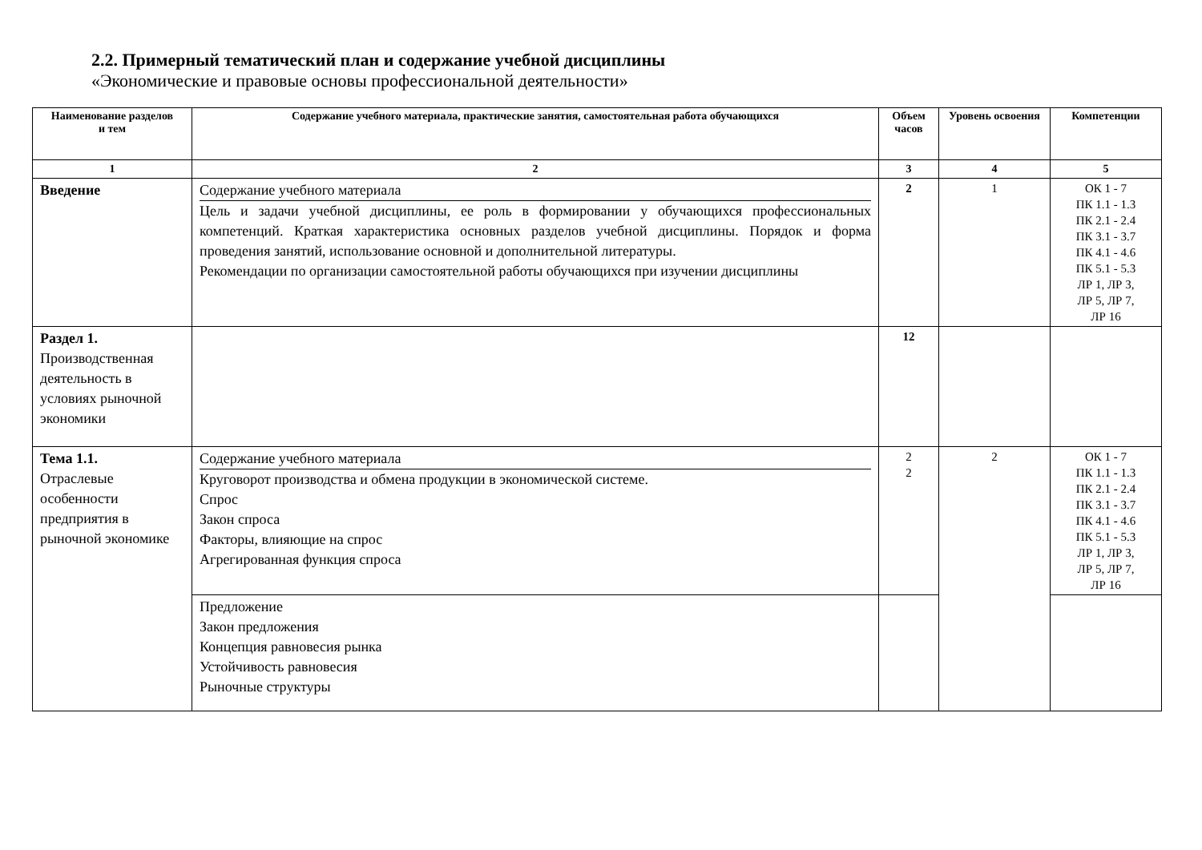2.2. Примерный тематический план и содержание учебной дисциплины
«Экономические и правовые основы профессиональной деятельности»
| Наименование разделов и тем | Содержание учебного материала, практические занятия, самостоятельная работа обучающихся | Объем часов | Уровень освоения | Компетенции |
| --- | --- | --- | --- | --- |
| 1 | 2 | 3 | 4 | 5 |
| Введение | Содержание учебного материала Цель и задачи учебной дисциплины, ее роль в формировании у обучающихся профессиональных компетенций. Краткая характеристика основных разделов учебной дисциплины. Порядок и форма проведения занятий, использование основной и дополнительной литературы. Рекомендации по организации самостоятельной работы обучающихся при изучении дисциплины | 2 | 1 | ОК 1 - 7 ПК 1.1 - 1.3 ПК 2.1 - 2.4 ПК 3.1 - 3.7 ПК 4.1 - 4.6 ПК 5.1 - 5.3 ЛР 1, ЛР 3, ЛР 5, ЛР 7, ЛР 16 |
| Раздел 1. Производственная деятельность в условиях рыночной экономики | | 12 | | |
| Тема 1.1. Отраслевые особенности предприятия в рыночной экономике | Содержание учебного материала Круговорот производства и обмена продукции в экономической системе. Спрос Закон спроса Факторы, влияющие на спрос Агрегированная функция спроса | 2 2 | 2 | ОК 1 - 7 ПК 1.1 - 1.3 ПК 2.1 - 2.4 ПК 3.1 - 3.7 ПК 4.1 - 4.6 ПК 5.1 - 5.3 ЛР 1, ЛР 3, ЛР 5, ЛР 7, ЛР 16 |
| | Предложение Закон предложения Концепция равновесия рынка Устойчивость равновесия Рыночные структуры | | | |